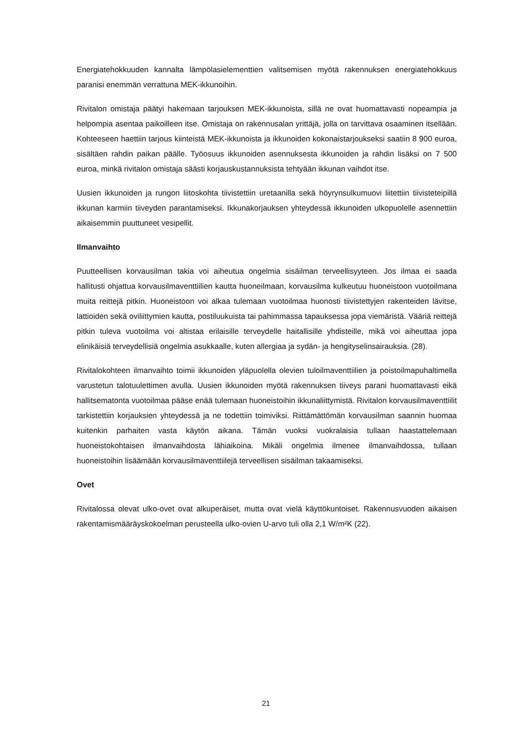Energiatehokkuuden kannalta lämpölasielementtien valitsemisen myötä rakennuksen energiatehokkuus paranisi enemmän verrattuna MEK-ikkunoihin.
Rivitalon omistaja päätyi hakemaan tarjouksen MEK-ikkunoista, sillä ne ovat huomattavasti nopeampia ja helpompia asentaa paikoilleen itse. Omistaja on rakennusalan yrittäjä, jolla on tarvittava osaaminen itsellään. Kohteeseen haettiin tarjous kiinteistä MEK-ikkunoista ja ikkunoiden kokonaistarjoukseksi saatiin 8 900 euroa, sisältäen rahdin paikan päälle. Työosuus ikkunoiden asennuksesta ikkunoiden ja rahdin lisäksi on 7 500 euroa, minkä rivitalon omistaja säästi korjauskustannuksista tehtyään ikkunan vaihdot itse.
Uusien ikkunoiden ja rungon liitoskohta tiivistettiin uretaanilla sekä höyrynsulkumuovi liitettiin tiivisteteipillä ikkunan karmiin tiiveyden parantamiseksi. Ikkunakorjauksen yhteydessä ikkunoiden ulkopuolelle asennettiin aikaisemmin puuttuneet vesipellit.
Ilmanvaihto
Puutteellisen korvausilman takia voi aiheutua ongelmia sisäilman terveellisyyteen. Jos ilmaa ei saada hallitusti ohjattua korvausilmaventtiilien kautta huoneilmaan, korvausilma kulkeutuu huoneistoon vuotoilmana muita reittejä pitkin. Huoneistoon voi alkaa tulemaan vuotoilmaa huonosti tiivistettyjen rakenteiden lävitse, lattioiden sekä oviliittymien kautta, postiluukuista tai pahimmassa tapauksessa jopa viemäristä. Vääriä reittejä pitkin tuleva vuotoilma voi altistaa erilaisille terveydelle haitallisille yhdisteille, mikä voi aiheuttaa jopa elinikäisiä terveydellisiä ongelmia asukkaalle, kuten allergiaa ja sydän- ja hengityselinsairauksia. (28).
Rivitalokohteen ilmanvaihto toimii ikkunoiden yläpuolella olevien tuloilmaventtiilien ja poistoilmapuhaltimella varustetun talotuulettimen avulla. Uusien ikkunoiden myötä rakennuksen tiiveys parani huomattavasti eikä hallitsematonta vuotoilmaa pääse enää tulemaan huoneistoihin ikkunaliittymistä. Rivitalon korvausilmaventtiilit tarkistettiin korjauksien yhteydessä ja ne todettiin toimiviksi. Riittämättömän korvausilman saannin huomaa kuitenkin parhaiten vasta käytön aikana. Tämän vuoksi vuokralaisia tullaan haastattelemaan huoneistokohtaisen ilmanvaihdosta lähiaikoina. Mikäli ongelmia ilmenee ilmanvaihdossa, tullaan huoneistoihin lisäämään korvausilmaventtiilejä terveellisen sisäilman takaamiseksi.
Ovet
Rivitalossa olevat ulko-ovet ovat alkuperäiset, mutta ovat vielä käyttökuntoiset. Rakennusvuoden aikaisen rakentamismääräyskokoelman perusteella ulko-ovien U-arvo tuli olla 2,1 W/m²K (22).
21